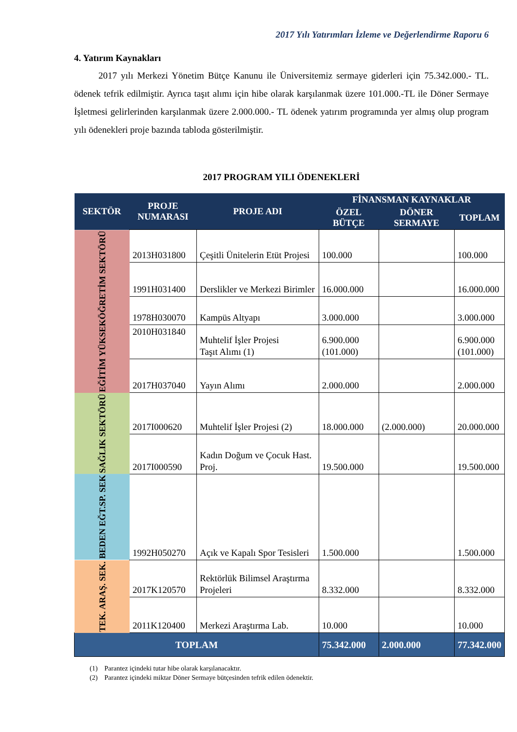2017 Yılı Yatırımları İzleme ve Değerlendirme Raporu 6
4. Yatırım Kaynakları
2017 yılı Merkezi Yönetim Bütçe Kanunu ile Üniversitemiz sermaye giderleri için 75.342.000.- TL. ödenek tefrik edilmiştir. Ayrıca taşıt alımı için hibe olarak karşılanmak üzere 101.000.-TL ile Döner Sermaye İşletmesi gelirlerinden karşılanmak üzere 2.000.000.- TL ödenek yatırım programında yer almış olup program yılı ödenekleri proje bazında tabloda gösterilmiştir.
2017 PROGRAM YILI ÖDENEKLERİ
| SEKTÖR | PROJE NUMARASI | PROJE ADI | FİNANSMAN KAYNAKLAR | | |
| --- | --- | --- | --- | --- | --- |
| | | | ÖZEL BÜTÇE | DÖNER SERMAYE | TOPLAM |
| EĞİTİM YÜKSEKÖĞRETİM SEKTÖRÜ | 2013H031800 | Çeşitli Ünitelerin Etüt Projesi | 100.000 | | 100.000 |
| | 1991H031400 | Derslikler ve Merkezi Birimler | 16.000.000 | | 16.000.000 |
| | 1978H030070 | Kampüs Altyapı | 3.000.000 | | 3.000.000 |
| | 2010H031840 | Muhtelif İşler Projesi Taşıt Alımı (1) | 6.900.000 (101.000) | | 6.900.000 (101.000) |
| | 2017H037040 | Yayın Alımı | 2.000.000 | | 2.000.000 |
| SAĞLIK SEKTÖRÜ | 2017I000620 | Muhtelif İşler Projesi (2) | 18.000.000 | (2.000.000) | 20.000.000 |
| | 2017I000590 | Kadın Doğum ve Çocuk Hast. Proj. | 19.500.000 | | 19.500.000 |
| BEDEN EĞT.SP. SEK | 1992H050270 | Açık ve Kapalı Spor Tesisleri | 1.500.000 | | 1.500.000 |
| TEK. ARAŞ. SEK. | 2017K120570 | Rektörlük Bilimsel Araştırma Projeleri | 8.332.000 | | 8.332.000 |
| | 2011K120400 | Merkezi Araştırma Lab. | 10.000 | | 10.000 |
| TOPLAM | | | 75.342.000 | 2.000.000 | 77.342.000 |
(1) Parantez içindeki tutar hibe olarak karşılanacaktır.
(2) Parantez içindeki miktar Döner Sermaye bütçesinden tefrik edilen ödenektir.